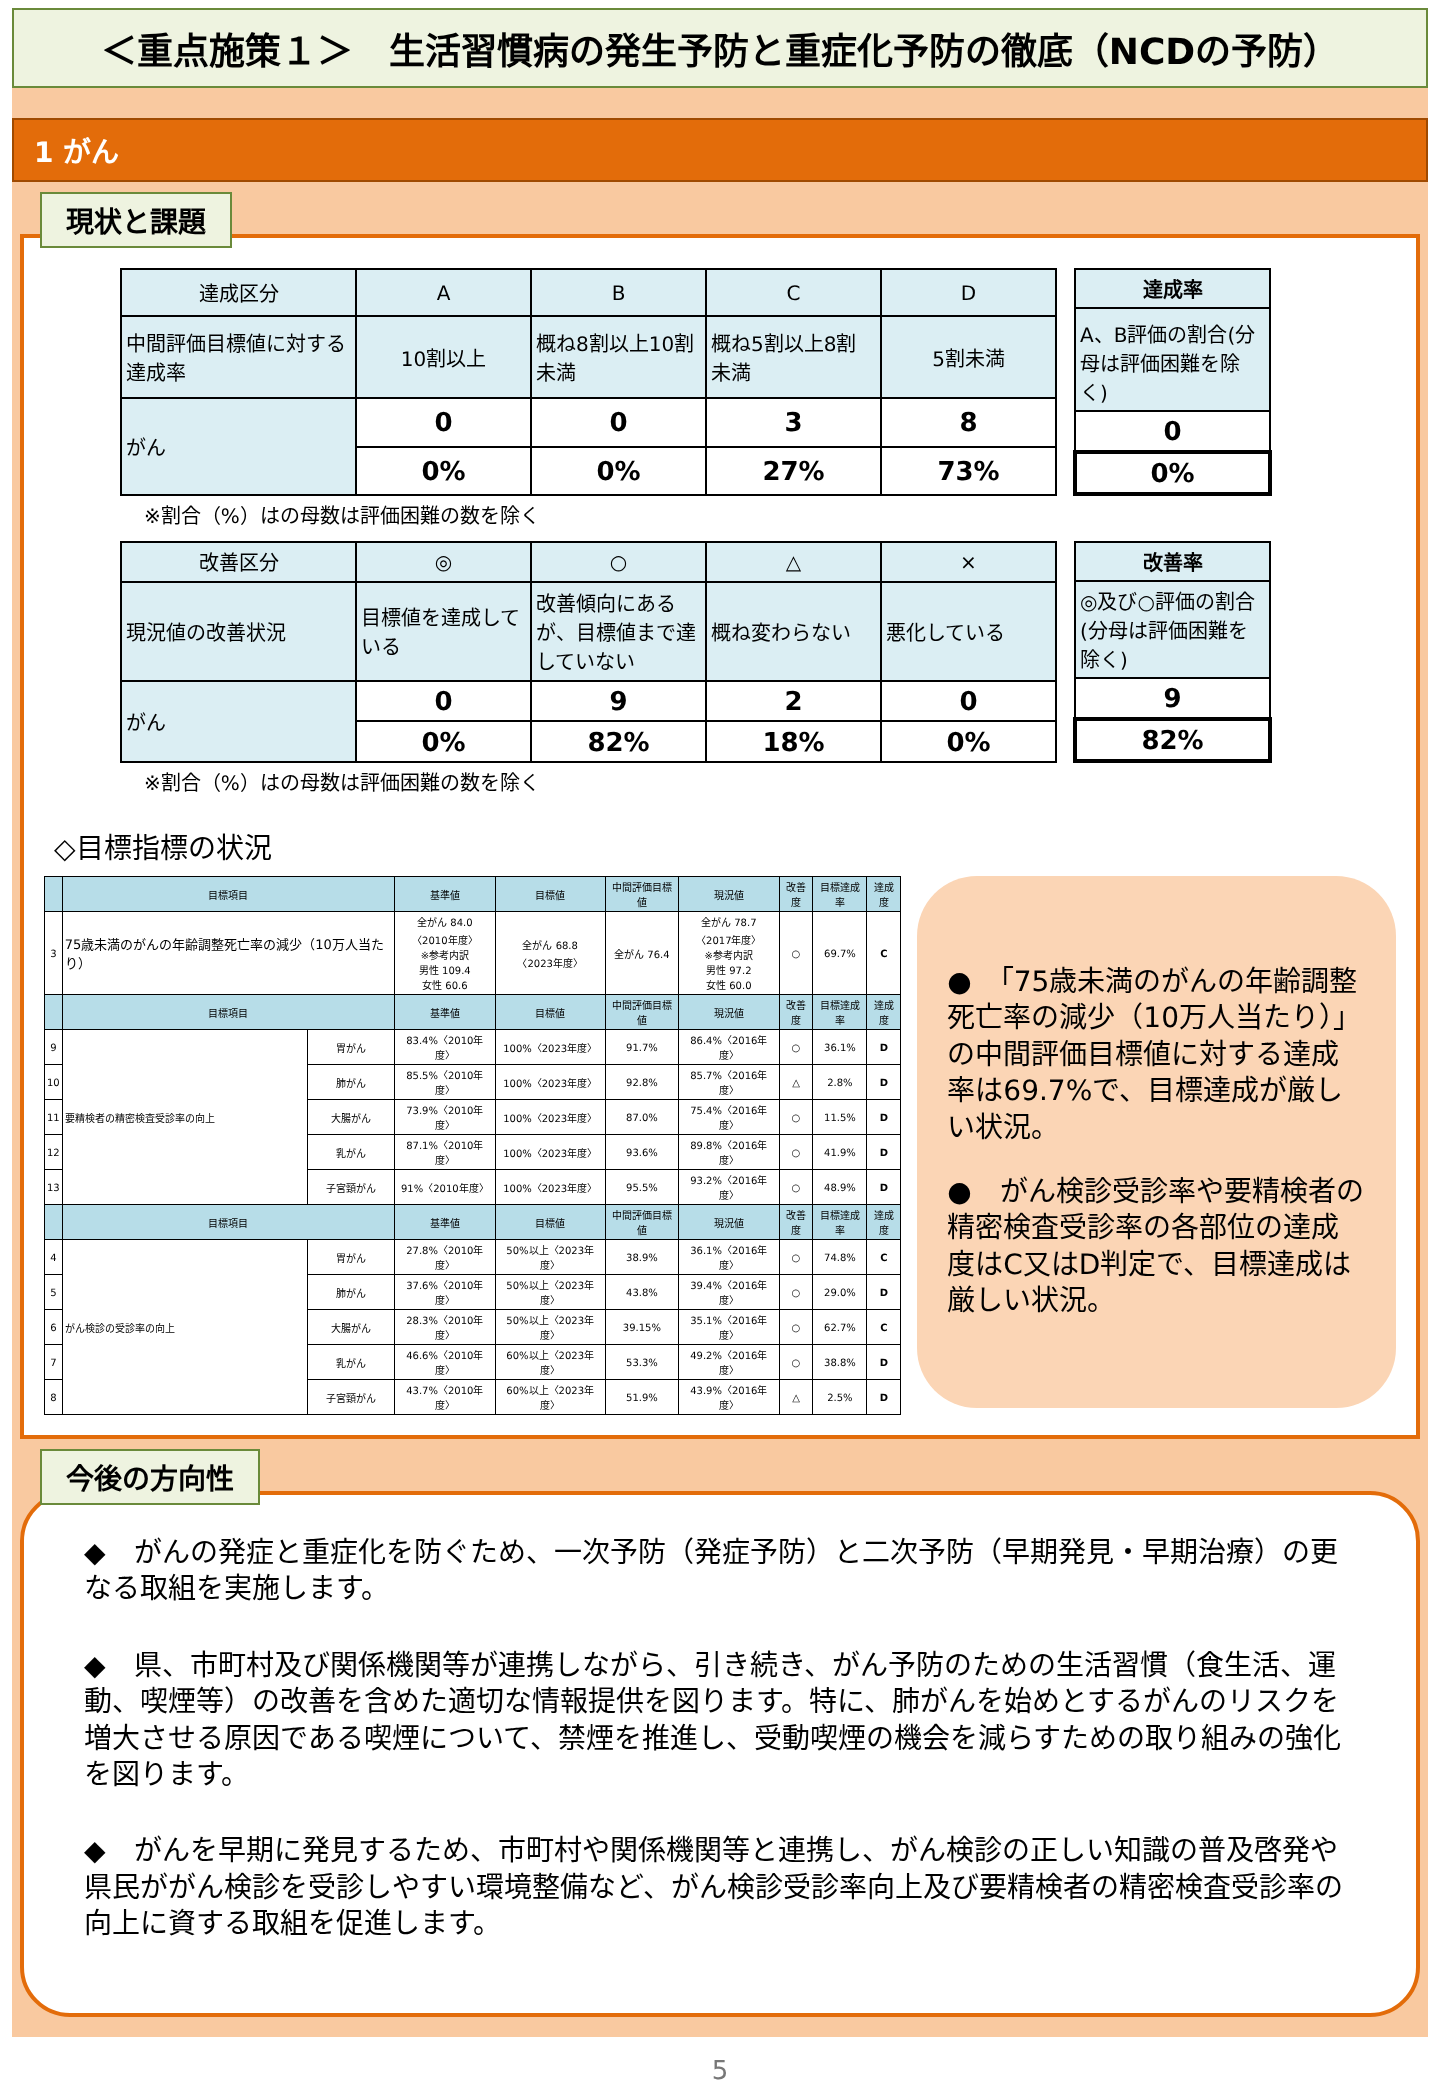＜重点施策１＞　生活習慣病の発生予防と重症化予防の徹底（NCDの予防）
1 がん
現状と課題
| 達成区分 | A | B | C | D |
| --- | --- | --- | --- | --- |
| 中間評価目標値に対する達成率 | 10割以上 | 概ね8割以上10割未満 | 概ね5割以上8割未満 | 5割未満 |
| がん | 0 | 0 | 3 | 8 |
| | 0% | 0% | 27% | 73% |
| 達成率 |
| --- |
| A、B評価の割合(分母は評価困難を除く) |
| 0 |
| 0% |
※割合（%）はの母数は評価困難の数を除く
| 改善区分 | ◎ | ○ | △ | × |
| --- | --- | --- | --- | --- |
| 現況値の改善状況 | 目標値を達成している | 改善傾向にあるが、目標値まで達していない | 概ね変わらない | 悪化している |
| がん | 0 | 9 | 2 | 0 |
| | 0% | 82% | 18% | 0% |
| 改善率 |
| --- |
| ◎及び○評価の割合(分母は評価困難を除く) |
| 9 |
| 82% |
※割合（%）はの母数は評価困難の数を除く
◇目標指標の状況
| | 目標項目 | | 基準値 | 目標値 | 中間評価目標値 | 現況値 | 改善度 | 目標達成率 | 達成度 |
| --- | --- | --- | --- | --- | --- | --- | --- | --- | --- |
| 3 | 75歳未満のがんの年齢調整死亡率の減少（10万人当たり） | | 全がん 84.0 〈2010年度〉 ※参考内訳 男性 109.4 女性 60.6 | 全がん 68.8 〈2023年度〉 | 全がん 76.4 | 全がん 78.7 〈2017年度〉 ※参考内訳 男性 97.2 女性 60.0 | ○ | 69.7% | C |
| | 目標項目 | | 基準値 | 目標値 | 中間評価目標値 | 現況値 | 改善度 | 目標達成率 | 達成度 |
| 9 | 要精検者の精密検査受診率の向上 | 胃がん | 83.4%〈2010年度〉 | 100%〈2023年度〉 | 91.7% | 86.4%〈2016年度〉 | ○ | 36.1% | D |
| 10 | | 肺がん | 85.5%〈2010年度〉 | 100%〈2023年度〉 | 92.8% | 85.7%〈2016年度〉 | △ | 2.8% | D |
| 11 | | 大腸がん | 73.9%〈2010年度〉 | 100%〈2023年度〉 | 87.0% | 75.4%〈2016年度〉 | ○ | 11.5% | D |
| 12 | | 乳がん | 87.1%〈2010年度〉 | 100%〈2023年度〉 | 93.6% | 89.8%〈2016年度〉 | ○ | 41.9% | D |
| 13 | | 子宮頸がん | 91%〈2010年度〉 | 100%〈2023年度〉 | 95.5% | 93.2%〈2016年度〉 | ○ | 48.9% | D |
| | 目標項目 | | 基準値 | 目標値 | 中間評価目標値 | 現況値 | 改善度 | 目標達成率 | 達成度 |
| 4 | がん検診の受診率の向上 | 胃がん | 27.8%〈2010年度〉 | 50%以上〈2023年度〉 | 38.9% | 36.1%〈2016年度〉 | ○ | 74.8% | C |
| 5 | | 肺がん | 37.6%〈2010年度〉 | 50%以上〈2023年度〉 | 43.8% | 39.4%〈2016年度〉 | ○ | 29.0% | D |
| 6 | | 大腸がん | 28.3%〈2010年度〉 | 50%以上〈2023年度〉 | 39.15% | 35.1%〈2016年度〉 | ○ | 62.7% | C |
| 7 | | 乳がん | 46.6%〈2010年度〉 | 60%以上〈2023年度〉 | 53.3% | 49.2%〈2016年度〉 | ○ | 38.8% | D |
| 8 | | 子宮頸がん | 43.7%〈2010年度〉 | 60%以上〈2023年度〉 | 51.9% | 43.9%〈2016年度〉 | △ | 2.5% | D |
●　「75歳未満のがんの年齢調整死亡率の減少（10万人当たり）」の中間評価目標値に対する達成率は69.7%で、目標達成が厳しい状況。
●　がん検診受診率や要精検者の精密検査受診率の各部位の達成度はC又はD判定で、目標達成は厳しい状況。
今後の方向性
◆　がんの発症と重症化を防ぐため、一次予防（発症予防）と二次予防（早期発見・早期治療）の更なる取組を実施します。
◆　県、市町村及び関係機関等が連携しながら、引き続き、がん予防のための生活習慣（食生活、運動、喫煙等）の改善を含めた適切な情報提供を図ります。特に、肺がんを始めとするがんのリスクを増大させる原因である喫煙について、禁煙を推進し、受動喫煙の機会を減らすための取り組みの強化を図ります。
◆　がんを早期に発見するため、市町村や関係機関等と連携し、がん検診の正しい知識の普及啓発や県民ががん検診を受診しやすい環境整備など、がん検診受診率向上及び要精検者の精密検査受診率の向上に資する取組を促進します。
5